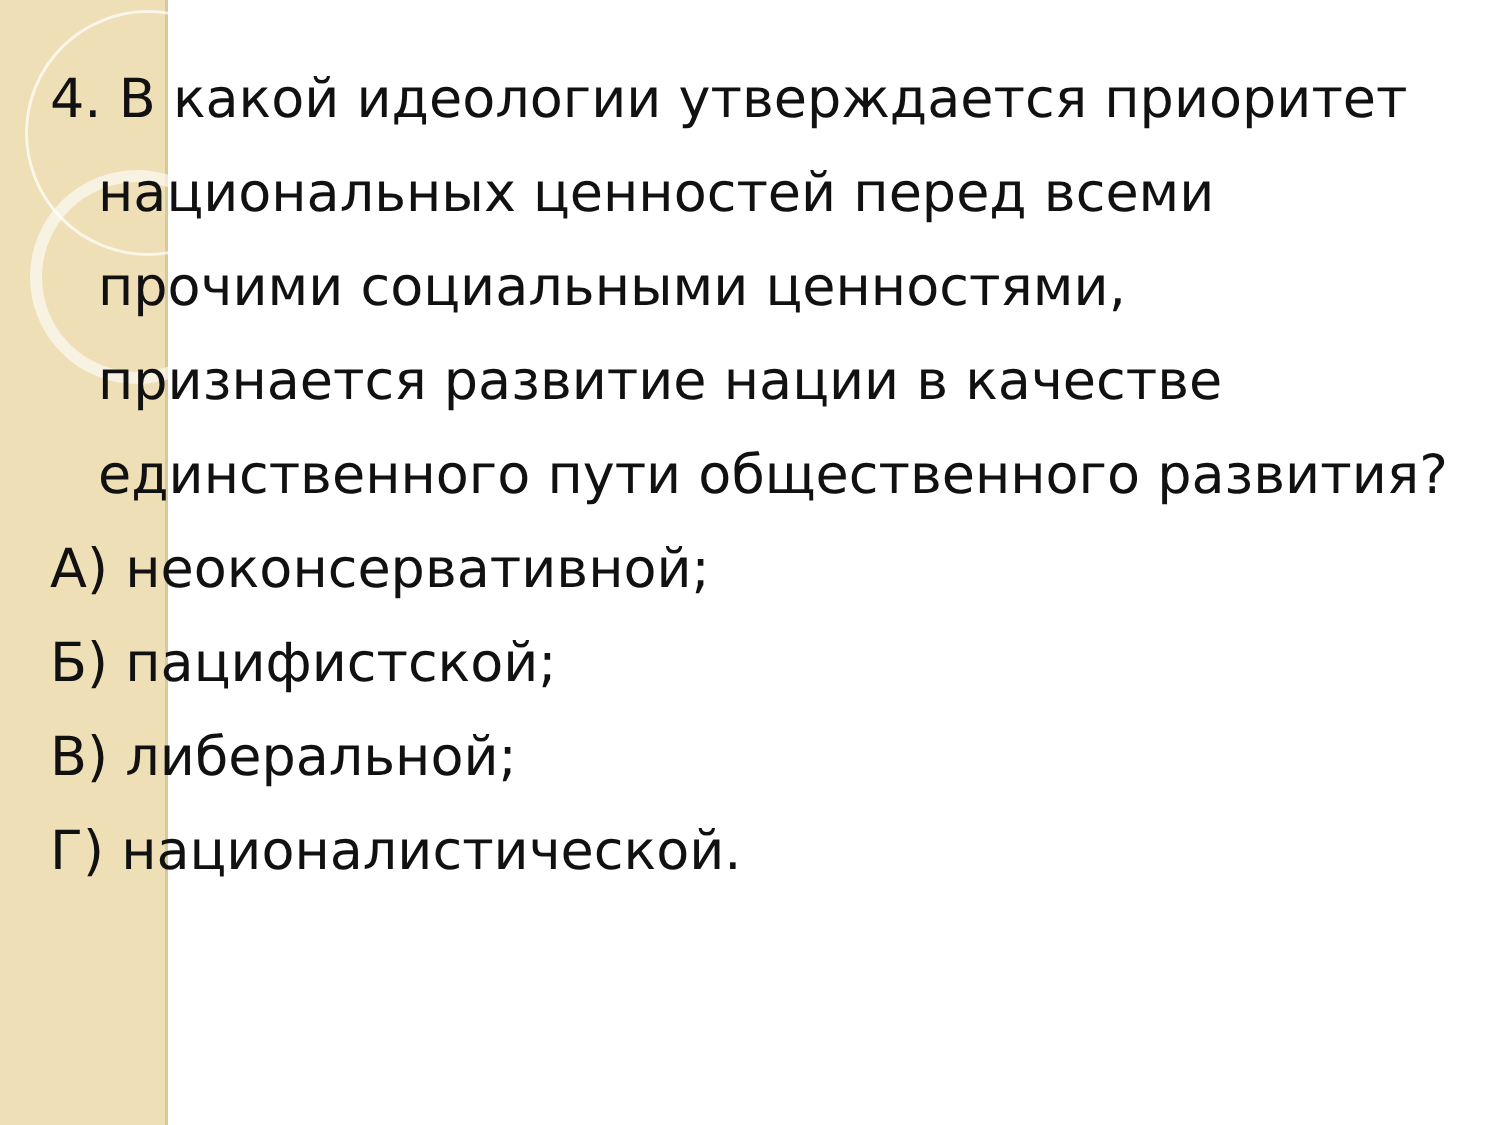4. В какой идеологии утверждается приоритет национальных ценностей перед всеми прочими социальными ценностями, признается развитие нации в качестве единственного пути общественного развития?
А) неоконсервативной;
Б) пацифистской;
В) либеральной;
Г) националистической.